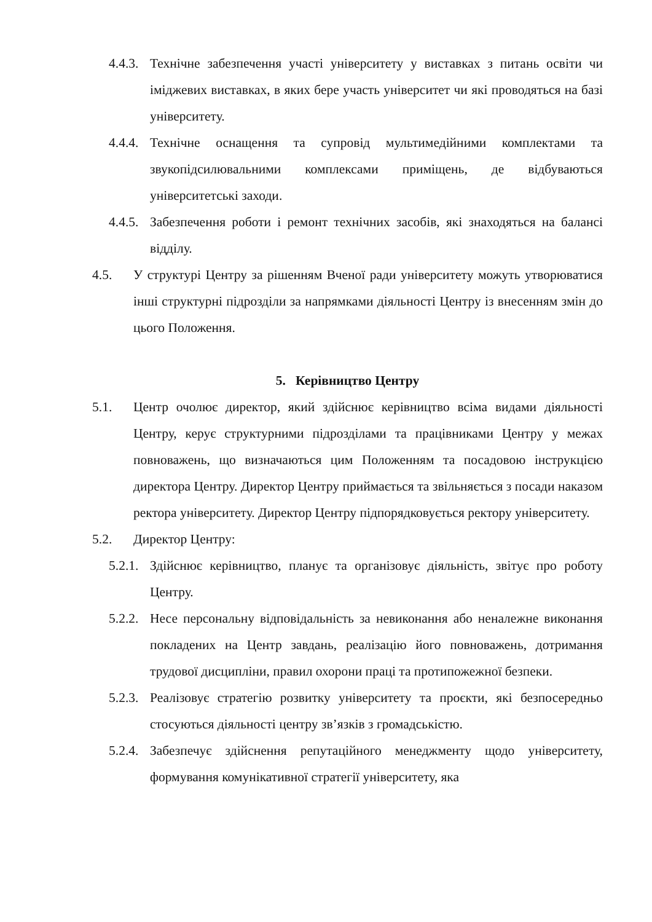4.4.3. Технічне забезпечення участі університету у виставках з питань освіти чи іміджевих виставках, в яких бере участь університет чи які проводяться на базі університету.
4.4.4. Технічне оснащення та супровід мультимедійними комплектами та звукопідсилювальними комплексами приміщень, де відбуваються університетські заходи.
4.4.5. Забезпечення роботи і ремонт технічних засобів, які знаходяться на балансі відділу.
4.5. У структурі Центру за рішенням Вченої ради університету можуть утворюватися інші структурні підрозділи за напрямками діяльності Центру із внесенням змін до цього Положення.
5. Керівництво Центру
5.1. Центр очолює директор, який здійснює керівництво всіма видами діяльності Центру, керує структурними підрозділами та працівниками Центру у межах повноважень, що визначаються цим Положенням та посадовою інструкцією директора Центру. Директор Центру приймається та звільняється з посади наказом ректора університету. Директор Центру підпорядковується ректору університету.
5.2. Директор Центру:
5.2.1. Здійснює керівництво, планує та організовує діяльність, звітує про роботу Центру.
5.2.2. Несе персональну відповідальність за невиконання або неналежне виконання покладених на Центр завдань, реалізацію його повноважень, дотримання трудової дисципліни, правил охорони праці та протипожежної безпеки.
5.2.3. Реалізовує стратегію розвитку університету та проєкти, які безпосередньо стосуються діяльності центру зв’язків з громадськістю.
5.2.4. Забезпечує здійснення репутаційного менеджменту щодо університету, формування комунікативної стратегії університету, яка